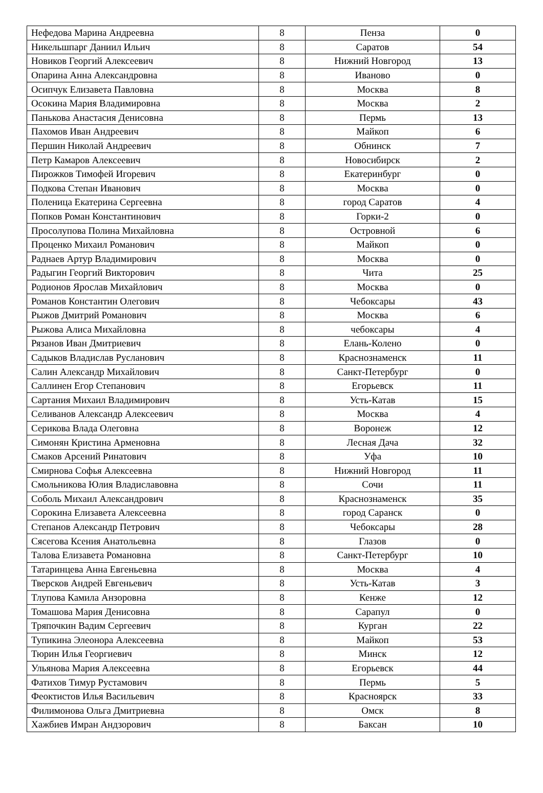| Нефедова Марина Андреевна | 8 | Пенза | 0 |
| Никельшпарг Даниил Ильич | 8 | Саратов | 54 |
| Новиков Георгий Алексеевич | 8 | Нижний Новгород | 13 |
| Опарина Анна Александровна | 8 | Иваново | 0 |
| Осипчук Елизавета Павловна | 8 | Москва | 8 |
| Осокина Мария Владимировна | 8 | Москва | 2 |
| Панькова Анастасия Денисовна | 8 | Пермь | 13 |
| Пахомов Иван Андреевич | 8 | Майкоп | 6 |
| Першин Николай Андреевич | 8 | Обнинск | 7 |
| Петр Камаров Алексеевич | 8 | Новосибирск | 2 |
| Пирожков Тимофей Игоревич | 8 | Екатеринбург | 0 |
| Подкова Степан Иванович | 8 | Москва | 0 |
| Поленица Екатерина Сергеевна | 8 | город Саратов | 4 |
| Попков Роман Константинович | 8 | Горки-2 | 0 |
| Просолупова Полина Михайловна | 8 | Островной | 6 |
| Проценко Михаил Романович | 8 | Майкоп | 0 |
| Раднаев Артур Владимирович | 8 | Москва | 0 |
| Радыгин Георгий Викторович | 8 | Чита | 25 |
| Родионов Ярослав Михайлович | 8 | Москва | 0 |
| Романов Константин Олегович | 8 | Чебоксары | 43 |
| Рыжов Дмитрий Романович | 8 | Москва | 6 |
| Рыжова Алиса Михайловна | 8 | чебоксары | 4 |
| Рязанов Иван Дмитриевич | 8 | Елань-Колено | 0 |
| Садыков Владислав Русланович | 8 | Краснознаменск | 11 |
| Салин Александр Михайлович | 8 | Санкт-Петербург | 0 |
| Саллинен Егор Степанович | 8 | Егорьевск | 11 |
| Сартания Михаил Владимирович | 8 | Усть-Катав | 15 |
| Селиванов Александр Алексеевич | 8 | Москва | 4 |
| Серикова Влада Олеговна | 8 | Воронеж | 12 |
| Симонян Кристина Арменовна | 8 | Лесная Дача | 32 |
| Смаков Арсений Ринатович | 8 | Уфа | 10 |
| Смирнова Софья Алексеевна | 8 | Нижний Новгород | 11 |
| Смольникова Юлия Владиславовна | 8 | Сочи | 11 |
| Соболь Михаил Александрович | 8 | Краснознаменск | 35 |
| Сорокина Елизавета Алексеевна | 8 | город Саранск | 0 |
| Степанов Александр Петрович | 8 | Чебоксары | 28 |
| Сясегова Ксения Анатольевна | 8 | Глазов | 0 |
| Талова Елизавета Романовна | 8 | Санкт-Петербург | 10 |
| Татаринцева Анна Евгеньевна | 8 | Москва | 4 |
| Тверсков Андрей Евгеньевич | 8 | Усть-Катав | 3 |
| Тлупова Камила Анзоровна | 8 | Кенже | 12 |
| Томашова Мария Денисовна | 8 | Сарапул | 0 |
| Тряпочкин Вадим Сергеевич | 8 | Курган | 22 |
| Тупикина Элеонора Алексеевна | 8 | Майкоп | 53 |
| Тюрин Илья Георгиевич | 8 | Минск | 12 |
| Ульянова Мария Алексеевна | 8 | Егорьевск | 44 |
| Фатихов Тимур Рустамович | 8 | Пермь | 5 |
| Феоктистов Илья Васильевич | 8 | Красноярск | 33 |
| Филимонова Ольга Дмитриевна | 8 | Омск | 8 |
| Хажбиев Имран Андзорович | 8 | Баксан | 10 |